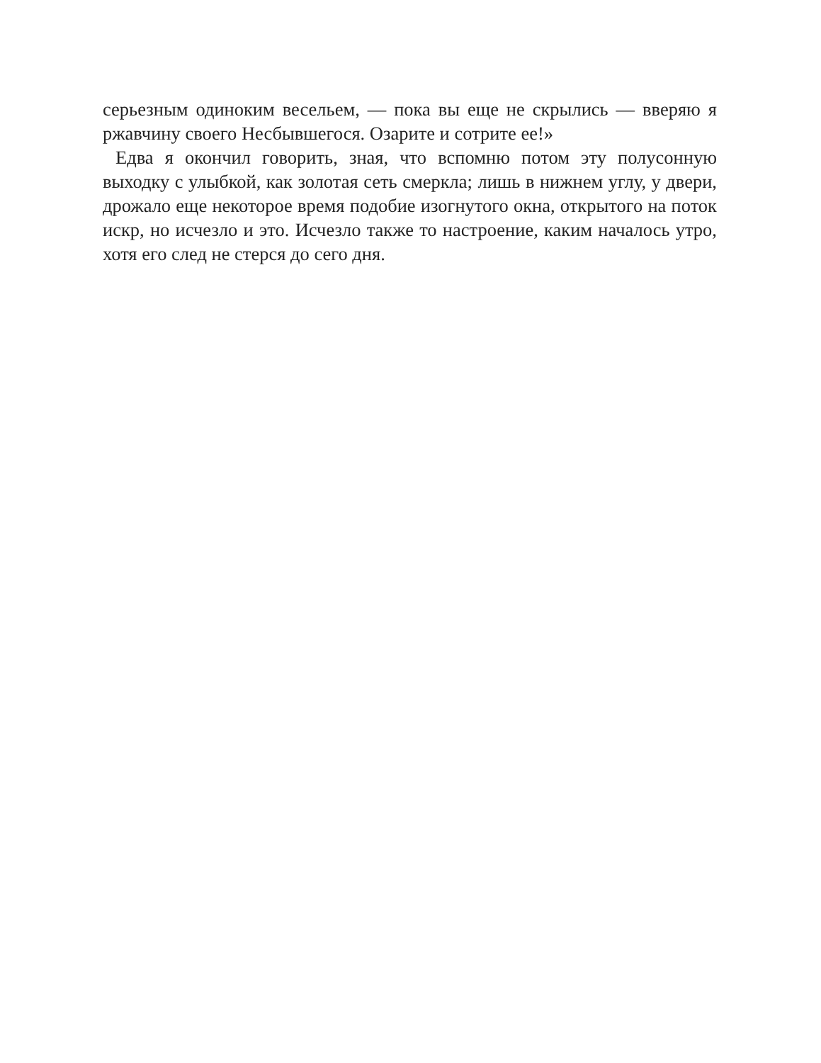серьезным одиноким весельем, — пока вы еще не скрылись — вверяю я ржавчину своего Несбывшегося. Озарите и сотрите ее!»
Едва я окончил говорить, зная, что вспомню потом эту полусонную выходку с улыбкой, как золотая сеть смеркла; лишь в нижнем углу, у двери, дрожало еще некоторое время подобие изогнутого окна, открытого на поток искр, но исчезло и это. Исчезло также то настроение, каким началось утро, хотя его след не стерся до сего дня.